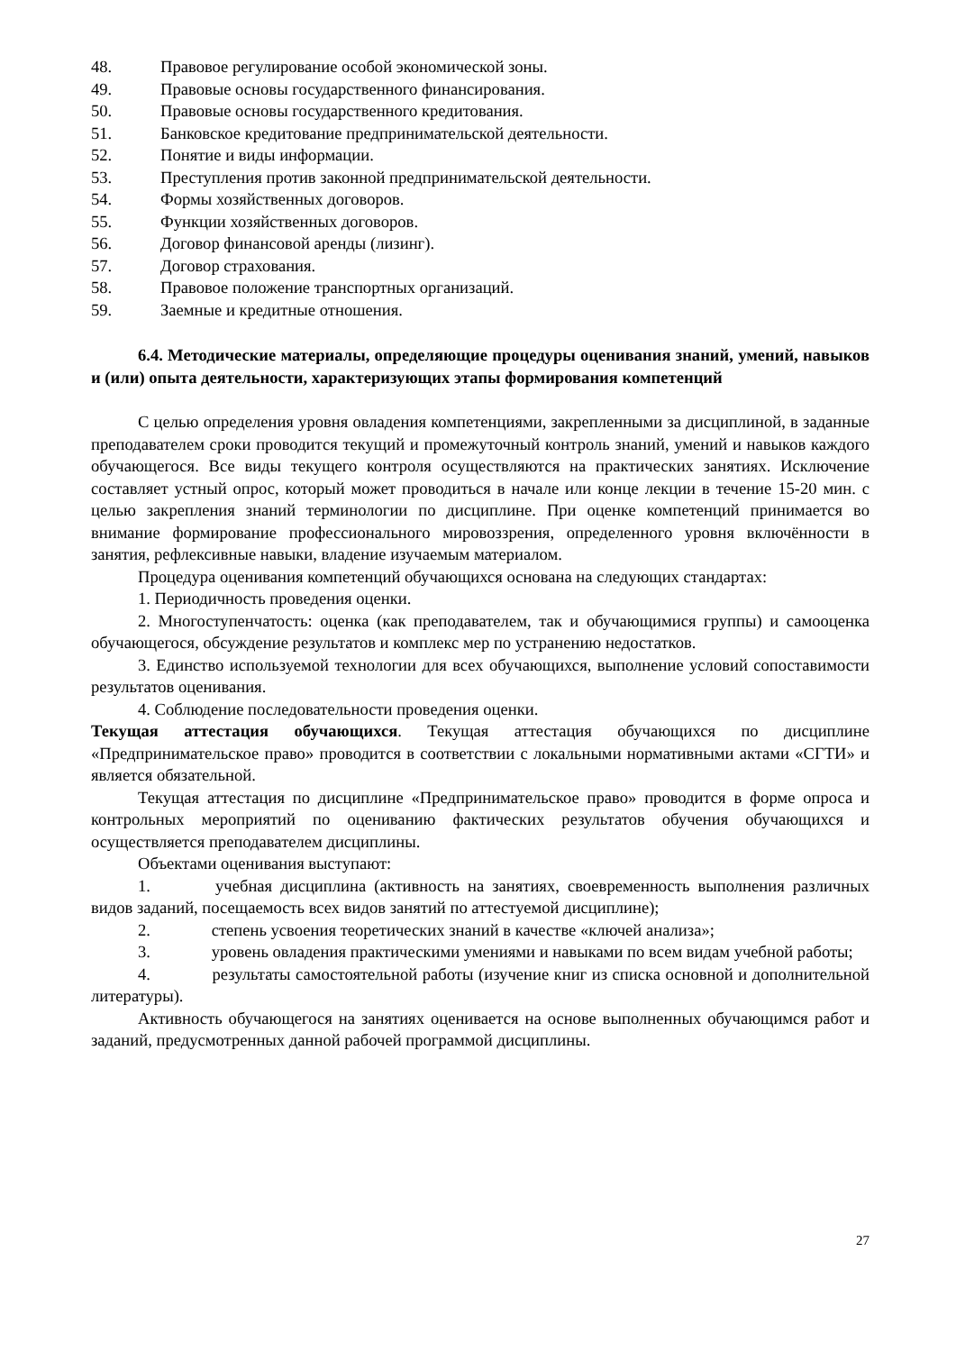48. Правовое регулирование особой экономической зоны.
49. Правовые основы государственного финансирования.
50. Правовые основы государственного кредитования.
51. Банковское кредитование предпринимательской деятельности.
52. Понятие и виды информации.
53. Преступления против законной предпринимательской деятельности.
54. Формы хозяйственных договоров.
55. Функции хозяйственных договоров.
56. Договор финансовой аренды (лизинг).
57. Договор страхования.
58. Правовое положение транспортных организаций.
59. Заемные и кредитные отношения.
6.4. Методические материалы, определяющие процедуры оценивания знаний, умений, навыков и (или) опыта деятельности, характеризующих этапы формирования компетенций
С целью определения уровня овладения компетенциями, закрепленными за дисциплиной, в заданные преподавателем сроки проводится текущий и промежуточный контроль знаний, умений и навыков каждого обучающегося. Все виды текущего контроля осуществляются на практических занятиях. Исключение составляет устный опрос, который может проводиться в начале или конце лекции в течение 15-20 мин. с целью закрепления знаний терминологии по дисциплине. При оценке компетенций принимается во внимание формирование профессионального мировоззрения, определенного уровня включённости в занятия, рефлексивные навыки, владение изучаемым материалом.
Процедура оценивания компетенций обучающихся основана на следующих стандартах:
1. Периодичность проведения оценки.
2. Многоступенчатость: оценка (как преподавателем, так и обучающимися группы) и самооценка обучающегося, обсуждение результатов и комплекс мер по устранению недостатков.
3. Единство используемой технологии для всех обучающихся, выполнение условий сопоставимости результатов оценивания.
4. Соблюдение последовательности проведения оценки.
Текущая аттестация обучающихся. Текущая аттестация обучающихся по дисциплине «Предпринимательское право» проводится в соответствии с локальными нормативными актами «СГТИ» и является обязательной.
Текущая аттестация по дисциплине «Предпринимательское право» проводится в форме опроса и контрольных мероприятий по оцениванию фактических результатов обучения обучающихся и осуществляется преподавателем дисциплины.
Объектами оценивания выступают:
1. учебная дисциплина (активность на занятиях, своевременность выполнения различных видов заданий, посещаемость всех видов занятий по аттестуемой дисциплине);
2. степень усвоения теоретических знаний в качестве «ключей анализа»;
3. уровень овладения практическими умениями и навыками по всем видам учебной работы;
4. результаты самостоятельной работы (изучение книг из списка основной и дополнительной литературы).
Активность обучающегося на занятиях оценивается на основе выполненных обучающимся работ и заданий, предусмотренных данной рабочей программой дисциплины.
27